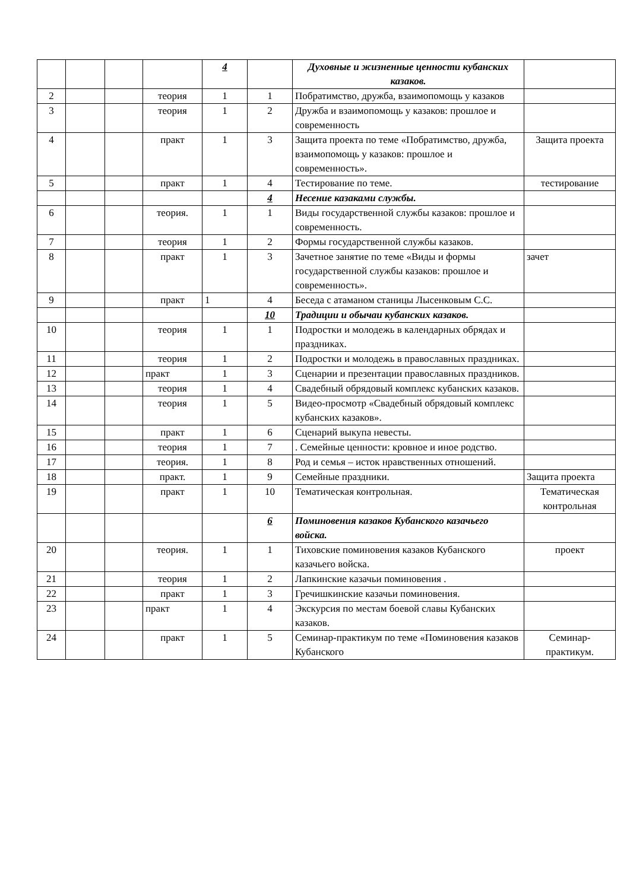| | | | | 4 | | Духовные и жизненные ценности кубанских казаков. | |
| 2 | | | теория | 1 | 1 | Побратимство, дружба, взаимопомощь у казаков | |
| 3 | | | теория | 1 | 2 | Дружба и взаимопомощь у казаков: прошлое и современность | |
| 4 | | | практ | 1 | 3 | Защита проекта по теме «Побратимство, дружба, взаимопомощь у казаков: прошлое и современность». | Защита проекта |
| 5 | | | практ | 1 | 4 | Тестирование по теме. | тестирование |
| | | | | | 4 | Несение казаками службы. | |
| 6 | | | теория. | 1 | 1 | Виды государственной службы казаков: прошлое и современность. | |
| 7 | | | теория | 1 | 2 | Формы государственной службы казаков. | |
| 8 | | | практ | 1 | 3 | Зачетное занятие по теме «Виды и формы государственной службы казаков: прошлое и современность». | зачет |
| 9 | | | практ | 1 | 4 | Беседа с атаманом станицы Лысенковым С.С. | |
| | | | | | 10 | Традиции и обычаи кубанских казаков. | |
| 10 | | | теория | 1 | 1 | Подростки и молодежь в календарных обрядах и праздниках. | |
| 11 | | | теория | 1 | 2 | Подростки и молодежь в православных праздниках. | |
| 12 | | | практ | 1 | 3 | Сценарии и презентации православных праздников. | |
| 13 | | | теория | 1 | 4 | Свадебный обрядовый комплекс кубанских казаков. | |
| 14 | | | теория | 1 | 5 | Видео-просмотр «Свадебный обрядовый комплекс кубанских казаков». | |
| 15 | | | практ | 1 | 6 | Сценарий выкупа невесты. | |
| 16 | | | теория | 1 | 7 | . Семейные ценности: кровное и иное родство. | |
| 17 | | | теория. | 1 | 8 | Род и семья – исток нравственных отношений. | |
| 18 | | | практ. | 1 | 9 | Семейные праздники. | Защита проекта |
| 19 | | | практ | 1 | 10 | Тематическая контрольная. | Тематическая контрольная |
| | | | | | 6 | Поминовения казаков Кубанского казачьего войска. | |
| 20 | | | теория. | 1 | 1 | Тиховские поминовения казаков Кубанского казачьего войска. | проект |
| 21 | | | теория | 1 | 2 | Лапкинские казачьи поминовения . | |
| 22 | | | практ | 1 | 3 | Гречишкинские казачьи поминовения. | |
| 23 | | | практ | 1 | 4 | Экскурсия по местам боевой славы Кубанских казаков. | |
| 24 | | | практ | 1 | 5 | Семинар-практикум по теме «Поминовения казаков Кубанского | Семинар-практикум. |